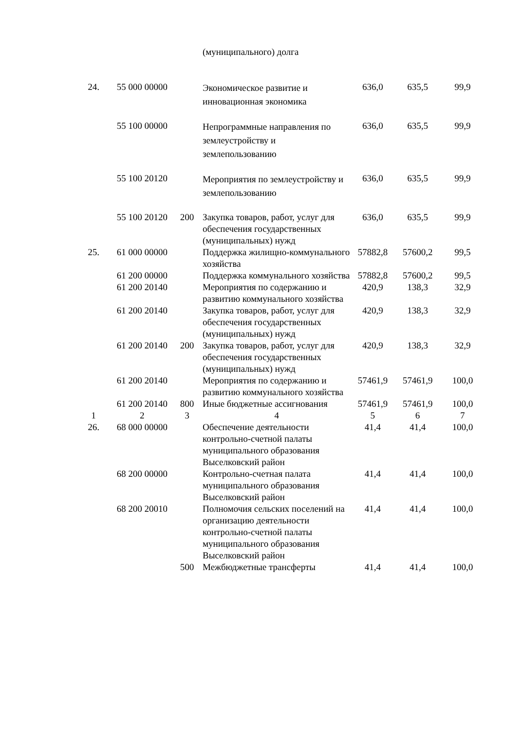| | | | (муниципального) долга | | | |
| 24. | 55 000 00000 | | Экономическое развитие и инновационная экономика | 636,0 | 635,5 | 99,9 |
| | 55 100 00000 | | Непрограммные направления по землеустройству и землепользованию | 636,0 | 635,5 | 99,9 |
| | 55 100 20120 | | Мероприятия по землеустройству и землепользованию | 636,0 | 635,5 | 99,9 |
| | 55 100 20120 | 200 | Закупка товаров, работ, услуг для обеспечения государственных (муниципальных) нужд | 636,0 | 635,5 | 99,9 |
| 25. | 61 000 00000 | | Поддержка жилищно-коммунального хозяйства | 57882,8 | 57600,2 | 99,5 |
| | 61 200 00000 | | Поддержка коммунального хозяйства | 57882,8 | 57600,2 | 99,5 |
| | 61 200 20140 | | Мероприятия по содержанию и развитию коммунального хозяйства | 420,9 | 138,3 | 32,9 |
| | 61 200 20140 | | Закупка товаров, работ, услуг для обеспечения государственных (муниципальных) нужд | 420,9 | 138,3 | 32,9 |
| | 61 200 20140 | 200 | Закупка товаров, работ, услуг для обеспечения государственных (муниципальных) нужд | 420,9 | 138,3 | 32,9 |
| | 61 200 20140 | | Мероприятия по содержанию и развитию коммунального хозяйства | 57461,9 | 57461,9 | 100,0 |
| | 61 200 20140 | 800 | Иные бюджетные ассигнования | 57461,9 | 57461,9 | 100,0 |
| 1 | 2 | 3 | 4 | 5 | 6 | 7 |
| 26. | 68 000 00000 | | Обеспечение деятельности контрольно-счетной палаты муниципального образования Выселковский район | 41,4 | 41,4 | 100,0 |
| | 68 200 00000 | | Контрольно-счетная палата муниципального образования Выселковский район | 41,4 | 41,4 | 100,0 |
| | 68 200 20010 | | Полномочия сельских поселений на организацию деятельности контрольно-счетной палаты муниципального образования Выселковский район | 41,4 | 41,4 | 100,0 |
| | | 500 | Межбюджетные трансферты | 41,4 | 41,4 | 100,0 |